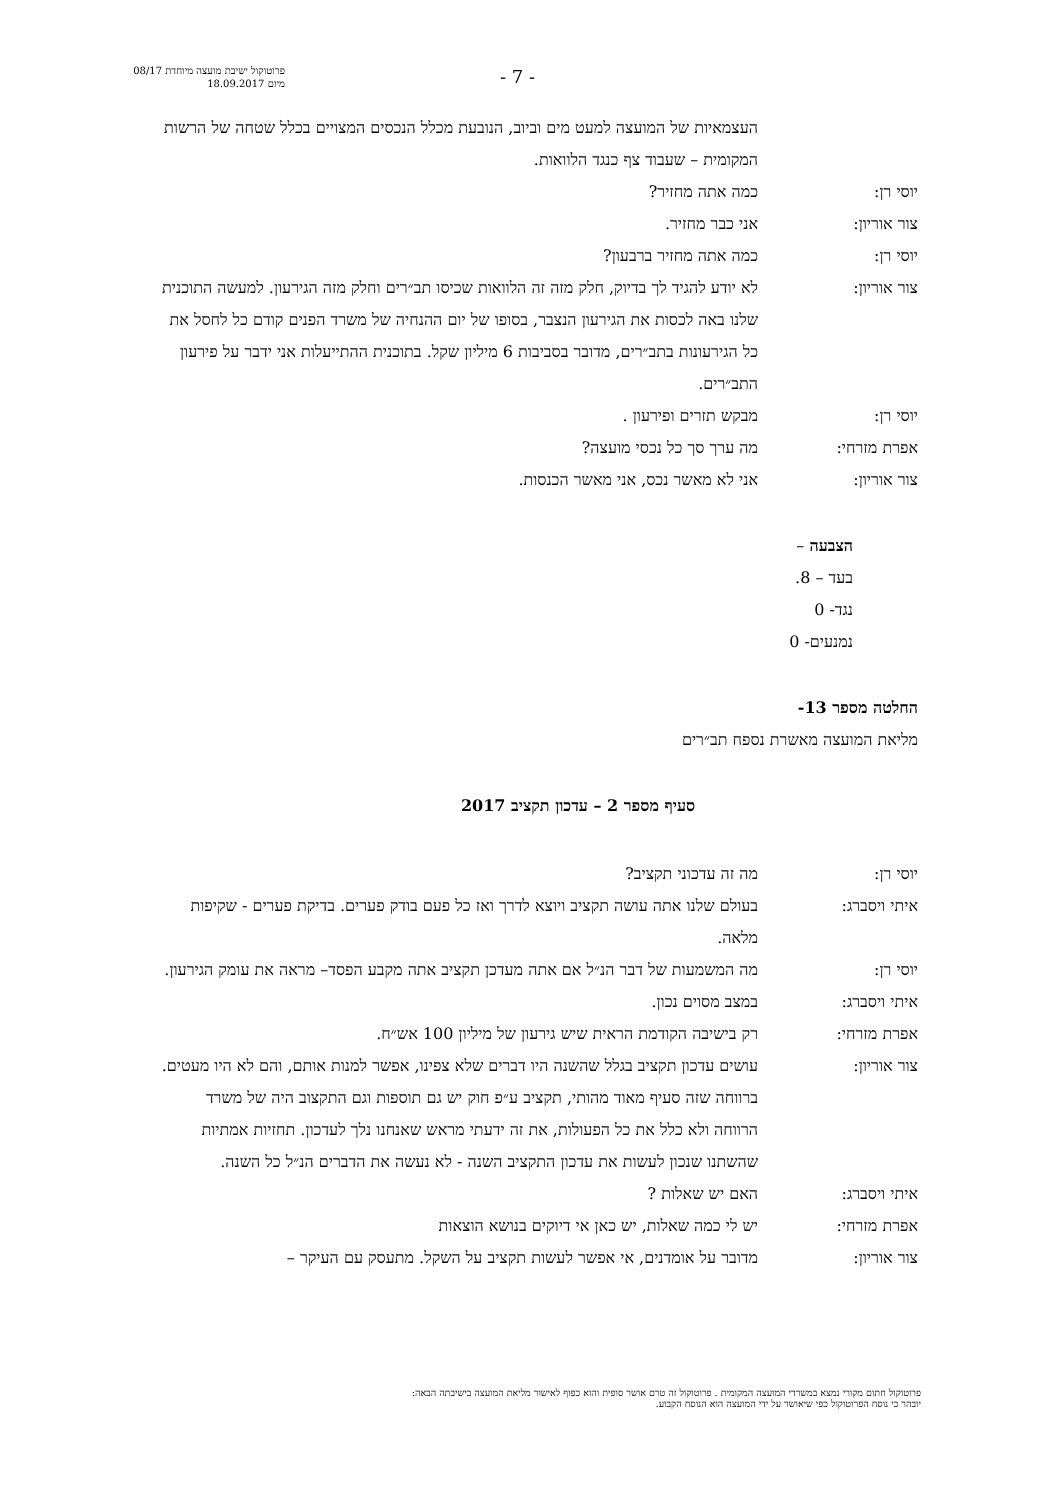פרוטוקול ישיבת מועצה מיוחדת 08/17
מיום 18.09.2017
- 7 -
העצמאיות של המועצה למעט מים וביוב, הנובעת מכלל הנכסים המצויים בכלל שטחה של הרשות המקומית – שעבוד צף כנגד הלוואות.
יוסי רן: כמה אתה מחזיר?
צור אוריון: אני כבר מחזיר.
יוסי רן: כמה אתה מחזיר ברבעון?
צור אוריון: לא יודע להגיד לך בדיוק, חלק מזה זה הלוואות שכיסו תב״רים וחלק מזה הגירעון. למעשה התוכנית שלנו באה לכסות את הגירעון הנצבר, בסופו של יום ההנחיה של משרד הפנים קודם כל לחסל את כל הגירעונות בתב״רים, מדובר בסביבות 6 מיליון שקל. בתוכנית ההתייעלות אני ידבר על פירעון התב״רים.
יוסי רן: מבקש תזרים ופירעון .
אפרת מזרחי: מה ערך סך כל נכסי מועצה?
צור אוריון: אני לא מאשר נכס, אני מאשר הכנסות.
הצבעה –
בעד – 8.
נגד- 0
נמנעים- 0
החלטה מספר 13-
מליאת המועצה מאשרת נספח תב״רים
סעיף מספר 2 – עדכון תקציב 2017
יוסי רן: מה זה עדכוני תקציב?
איתי ויסברג: בעולם שלנו אתה עושה תקציב ויוצא לדרך ואז כל פעם בודק פערים. בדיקת פערים - שקיפות מלאה.
יוסי רן: מה המשמעות של דבר הנ״ל אם אתה מעדכן תקציב אתה מקבע הפסד– מראה את עומק הגירעון.
איתי ויסברג: במצב מסוים נכון.
אפרת מזרחי: רק בישיבה הקודמת הראית שיש גירעון של מיליון 100 אש״ח.
צור אוריון: עושים עדכון תקציב בגלל שהשנה היו דברים שלא צפינו, אפשר למנות אותם, והם לא היו מעטים. ברווחה שזה סעיף מאוד מהותי, תקציב ע״פ חוק יש גם תוספות וגם התקצוב היה של משרד הרווחה ולא כלל את כל הפעולות, את זה ידעתי מראש שאנחנו נלך לעדכון. תחזיות אמתיות שהשתנו שנכון לעשות את עדכון התקציב השנה - לא נעשה את הדברים הנ״ל כל השנה.
איתי ויסברג: האם יש שאלות ?
אפרת מזרחי: יש לי כמה שאלות, יש כאן אי דיוקים בנושא הוצאות
צור אוריון: מדובר על אומדנים, אי אפשר לעשות תקציב על השקל. מתעסק עם העיקר –
פרוטוקול חתום מקורי נמצא במשרדי המועצה המקומית . פרוטוקול זה טרם אושר סופית והוא כפוף לאישור מליאת המועצה בישיבתה הבאה:
יובהר כי נוסח הפרוטוקול כפי שיאושר על ידי המועצה הוא הנוסח הקבוע.